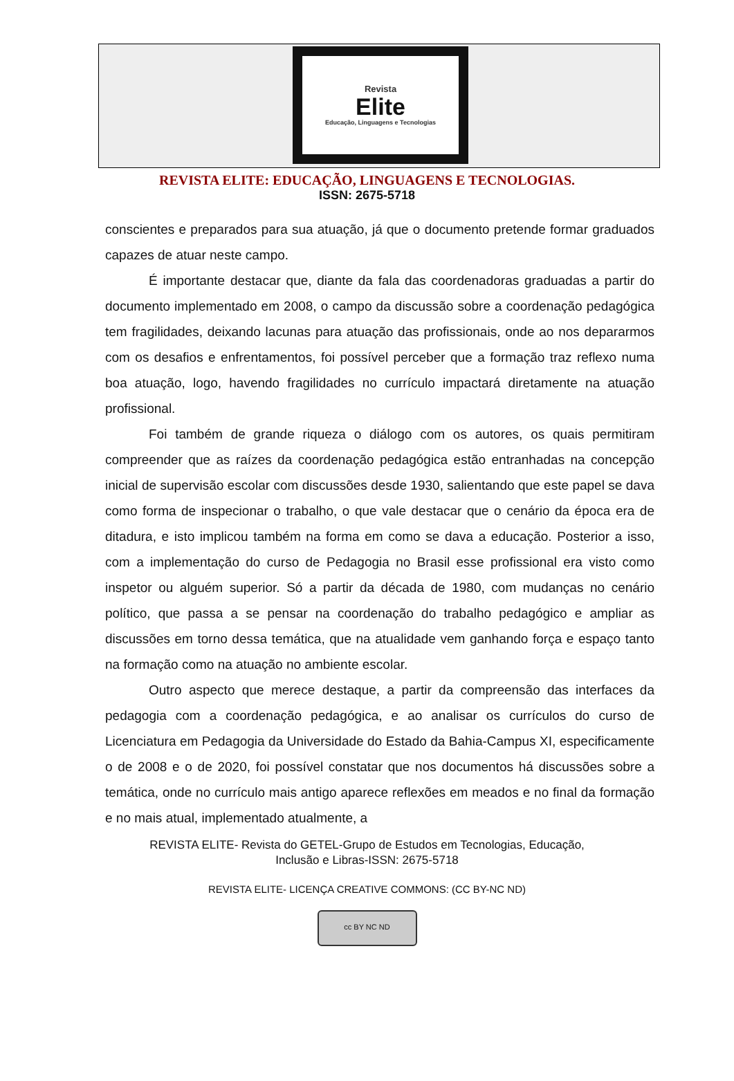Revista
Elite
Educação, Linguagens e Tecnologias
REVISTA ELITE: EDUCAÇÃO, LINGUAGENS E TECNOLOGIAS.
ISSN: 2675-5718
conscientes e preparados para sua atuação, já que o documento pretende formar graduados capazes de atuar neste campo.
É importante destacar que, diante da fala das coordenadoras graduadas a partir do documento implementado em 2008, o campo da discussão sobre a coordenação pedagógica tem fragilidades, deixando lacunas para atuação das profissionais, onde ao nos depararmos com os desafios e enfrentamentos, foi possível perceber que a formação traz reflexo numa boa atuação, logo, havendo fragilidades no currículo impactará diretamente na atuação profissional.
Foi também de grande riqueza o diálogo com os autores, os quais permitiram compreender que as raízes da coordenação pedagógica estão entranhadas na concepção inicial de supervisão escolar com discussões desde 1930, salientando que este papel se dava como forma de inspecionar o trabalho, o que vale destacar que o cenário da época era de ditadura, e isto implicou também na forma em como se dava a educação. Posterior a isso, com a implementação do curso de Pedagogia no Brasil esse profissional era visto como inspetor ou alguém superior. Só a partir da década de 1980, com mudanças no cenário político, que passa a se pensar na coordenação do trabalho pedagógico e ampliar as discussões em torno dessa temática, que na atualidade vem ganhando força e espaço tanto na formação como na atuação no ambiente escolar.
Outro aspecto que merece destaque, a partir da compreensão das interfaces da pedagogia com a coordenação pedagógica, e ao analisar os currículos do curso de Licenciatura em Pedagogia da Universidade do Estado da Bahia-Campus XI, especificamente o de 2008 e o de 2020, foi possível constatar que nos documentos há discussões sobre a temática, onde no currículo mais antigo aparece reflexões em meados e no final da formação e no mais atual, implementado atualmente, a
REVISTA ELITE- Revista do GETEL-Grupo de Estudos em Tecnologias, Educação,
Inclusão e Libras-ISSN: 2675-5718
REVISTA ELITE- LICENÇA CREATIVE COMMONS: (CC BY-NC ND)
cc BY NC ND